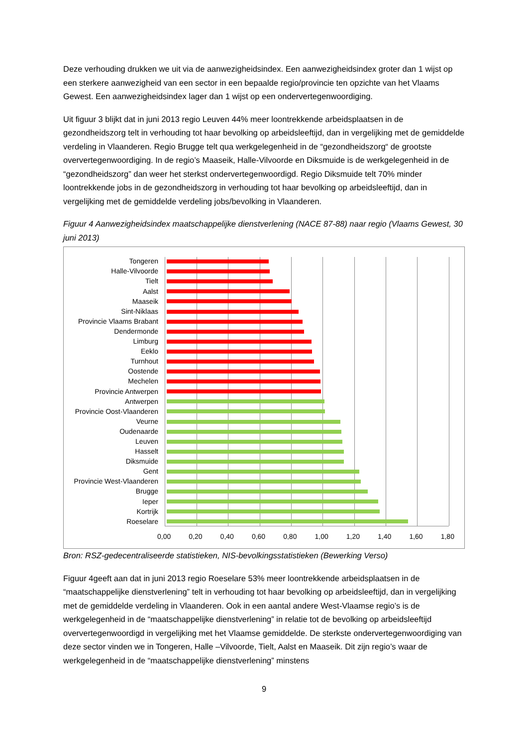Deze verhouding drukken we uit via de aanwezigheidsindex. Een aanwezigheidsindex groter dan 1 wijst op een sterkere aanwezigheid van een sector in een bepaalde regio/provincie ten opzichte van het Vlaams Gewest. Een aanwezigheidsindex lager dan 1 wijst op een ondervertegenwoordiging.
Uit figuur 3 blijkt dat in juni 2013 regio Leuven 44% meer loontrekkende arbeidsplaatsen in de gezondheidszorg telt in verhouding tot haar bevolking op arbeidsleeftijd, dan in vergelijking met de gemiddelde verdeling in Vlaanderen. Regio Brugge telt qua werkgelegenheid in de “gezondheidszorg“ de grootste oververtegenwoordiging. In de regio’s Maaseik, Halle-Vilvoorde en Diksmuide is de werkgelegenheid in de “gezondheidszorg” dan weer het sterkst ondervertegenwoordigd. Regio Diksmuide telt 70% minder loontrekkende jobs in de gezondheidszorg in verhouding tot haar bevolking op arbeidsleeftijd, dan in vergelijking met de gemiddelde verdeling jobs/bevolking in Vlaanderen.
Figuur 4 Aanwezigheidsindex maatschappelijke dienstverlening (NACE 87-88) naar regio (Vlaams Gewest, 30 juni 2013)
Tongeren
Halle-Vilvoorde
Tielt
Aalst
Maaseik
Sint-Niklaas
Provincie Vlaams Brabant
Dendermonde
Limburg
Eeklo
Turnhout
Oostende
Mechelen
Provincie Antwerpen
Antwerpen
Provincie Oost-Vlaanderen
Veurne
Oudenaarde
Leuven
Hasselt
Diksmuide
Gent
Provincie West-Vlaanderen
Brugge
Ieper
Kortrijk
Roeselare
0,00 0,20 0,40 0,60 0,80 1,00 1,20 1,40 1,60 1,80
Bron: RSZ-gedecentraliseerde statistieken, NIS-bevolkingsstatistieken (Bewerking Verso)
Figuur 4geeft aan dat in juni 2013 regio Roeselare 53% meer loontrekkende arbeidsplaatsen in de “maatschappelijke dienstverlening” telt in verhouding tot haar bevolking op arbeidsleeftijd, dan in vergelijking met de gemiddelde verdeling in Vlaanderen. Ook in een aantal andere West-Vlaamse regio’s is de werkgelegenheid in de “maatschappelijke dienstverlening” in relatie tot de bevolking op arbeidsleeftijd oververtegenwoordigd in vergelijking met het Vlaamse gemiddelde. De sterkste ondervertegenwoordiging van deze sector vinden we in Tongeren, Halle –Vilvoorde, Tielt, Aalst en Maaseik. Dit zijn regio’s waar de werkgelegenheid in de “maatschappelijke dienstverlening” minstens
9